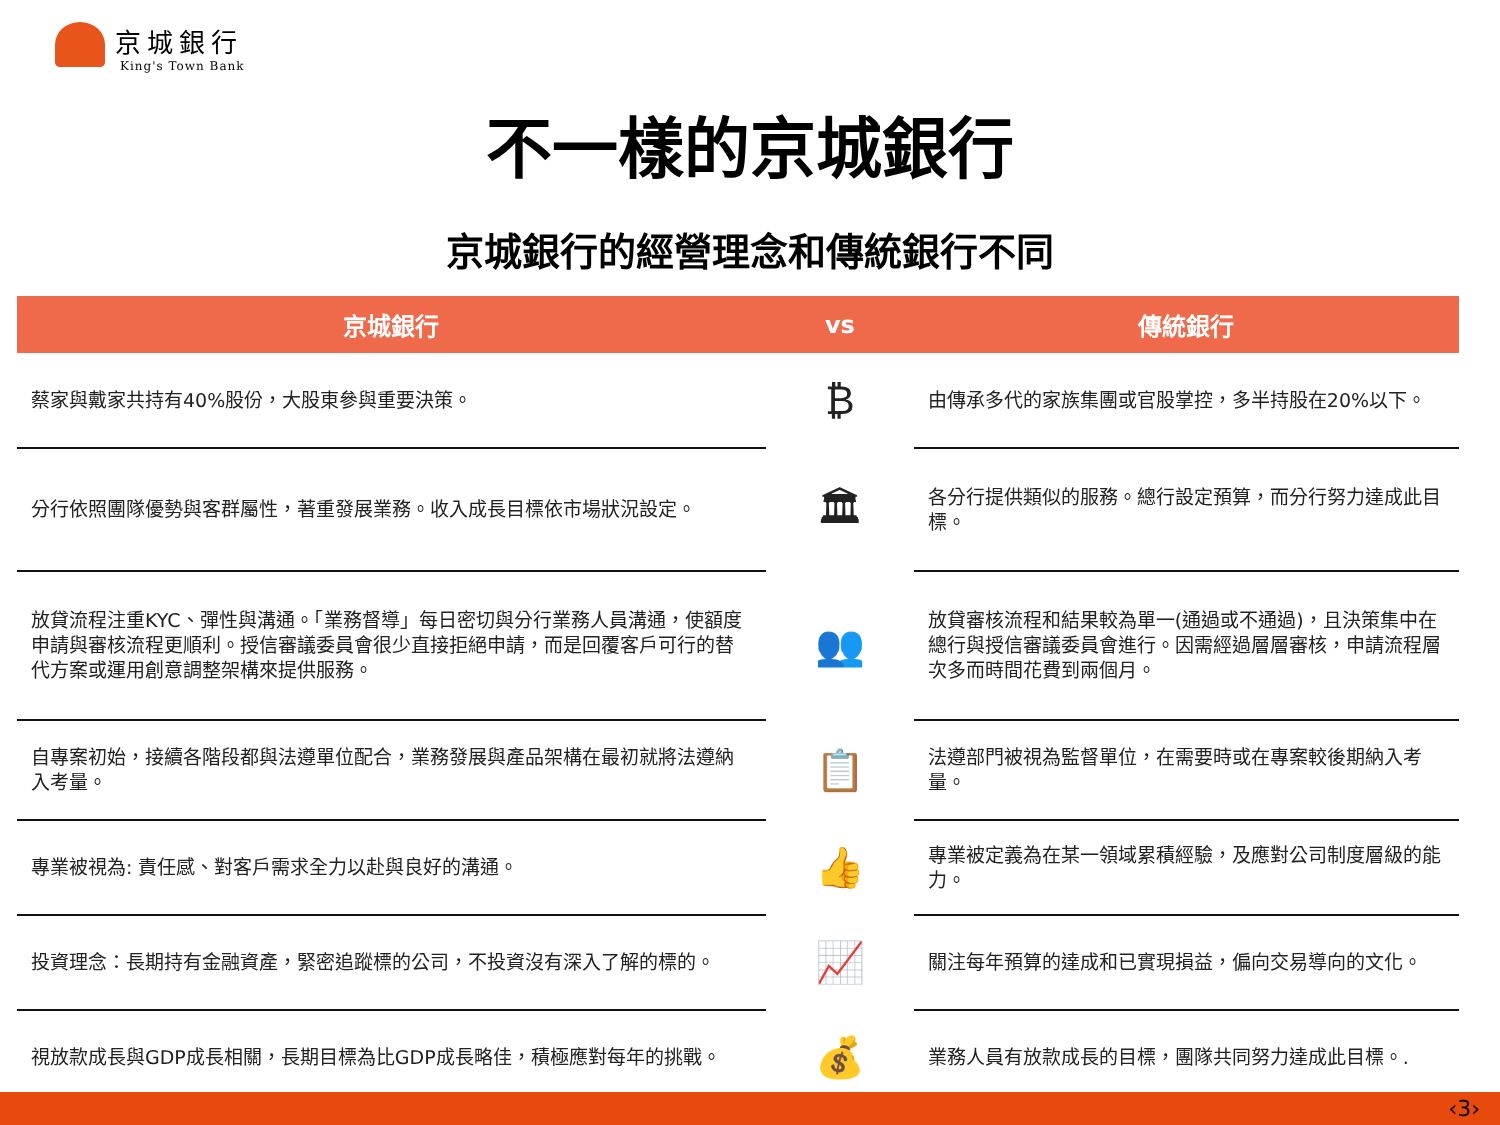京城銀行
King's Town Bank
不一樣的京城銀行
京城銀行的經營理念和傳統銀行不同
| 京城銀行 | vs | 傳統銀行 |
| --- | --- | --- |
| 蔡家與戴家共持有40%股份，大股東參與重要決策。 | ₿ | 由傳承多代的家族集團或官股掌控，多半持股在20%以下。 |
| 分行依照團隊優勢與客群屬性，著重發展業務。收入成長目標依市場狀況設定。 | 🏛 | 各分行提供類似的服務。總行設定預算，而分行努力達成此目標。 |
| 放貸流程注重KYC、彈性與溝通。「業務督導」每日密切與分行業務人員溝通，使額度申請與審核流程更順利。授信審議委員會很少直接拒絕申請，而是回覆客戶可行的替代方案或運用創意調整架構來提供服務。 | 👥 | 放貸審核流程和結果較為單一(通過或不通過)，且決策集中在總行與授信審議委員會進行。因需經過層層審核，申請流程層次多而時間花費到兩個月。 |
| 自專案初始，接續各階段都與法遵單位配合，業務發展與產品架構在最初就將法遵納入考量。 | 📋 | 法遵部門被視為監督單位，在需要時或在專案較後期納入考量。 |
| 專業被視為: 責任感、對客戶需求全力以赴與良好的溝通。 | 👍 | 專業被定義為在某一領域累積經驗，及應對公司制度層級的能力。 |
| 投資理念：長期持有金融資產，緊密追蹤標的公司，不投資沒有深入了解的標的。 | 📈 | 關注每年預算的達成和已實現損益，偏向交易導向的文化。 |
| 視放款成長與GDP成長相關，長期目標為比GDP成長略佳，積極應對每年的挑戰。 | 💰 | 業務人員有放款成長的目標，團隊共同努力達成此目標。. |
‹3›